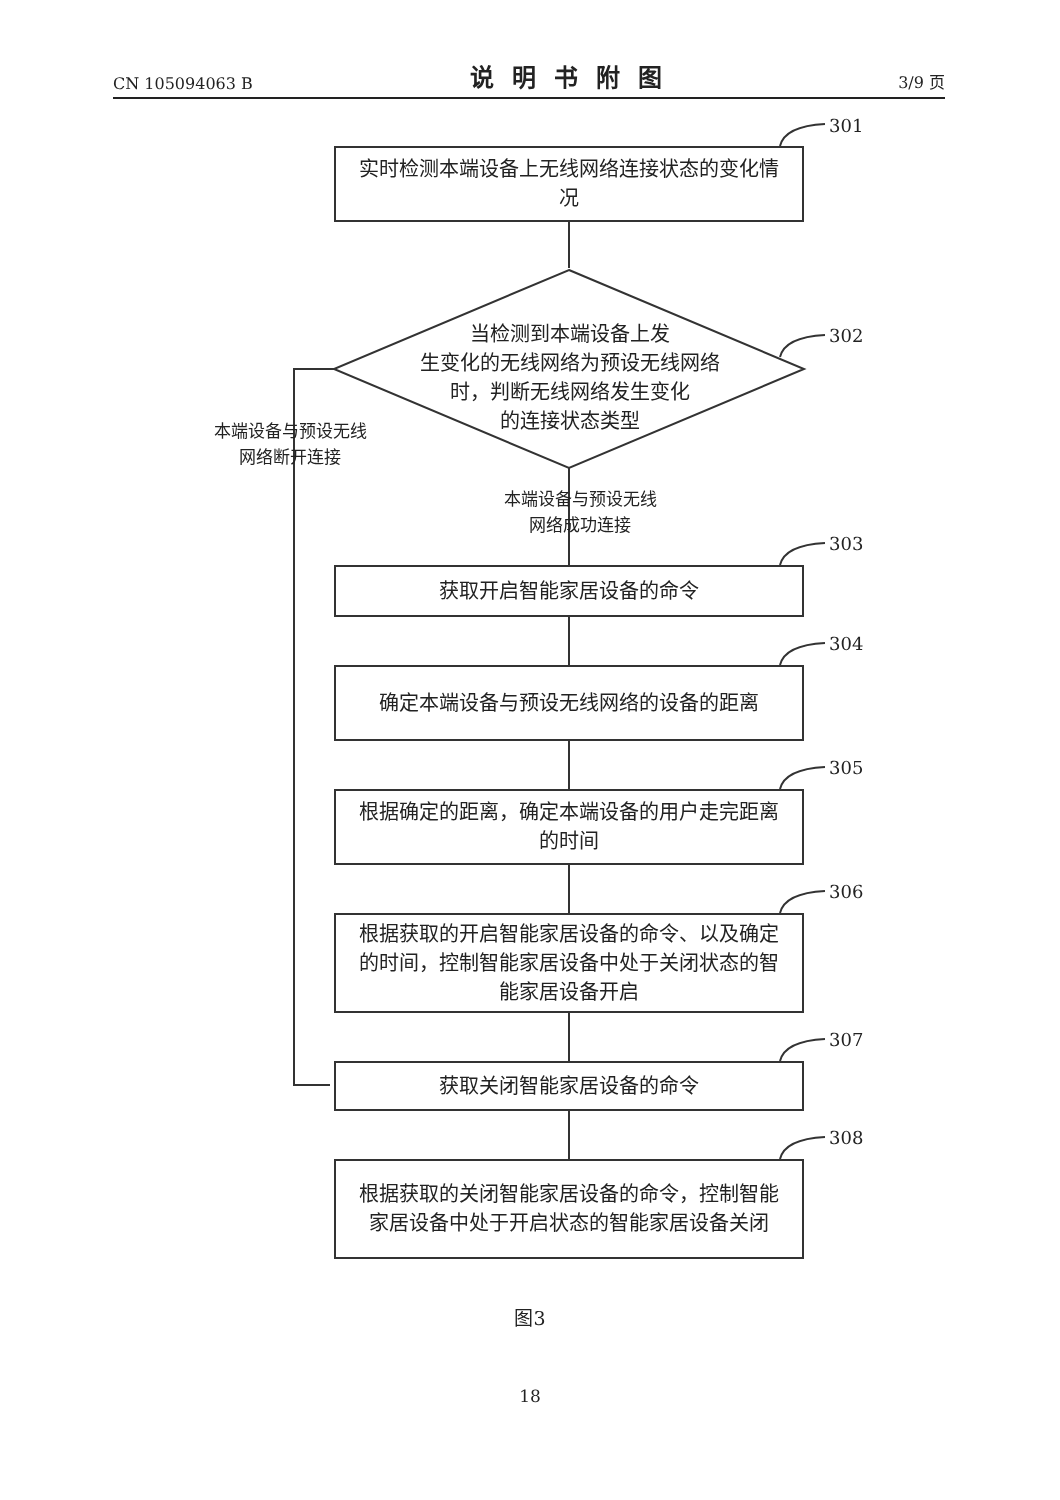CN 105094063 B 说明书附图 3/9 页
301
实时检测本端设备上无线网络连接状态的变化情况
302
当检测到本端设备上发
生变化的无线网络为预设无线网络
时，判断无线网络发生变化
的连接状态类型
本端设备与预设无线
网络断开连接
本端设备与预设无线
网络成功连接
303
获取开启智能家居设备的命令
304
确定本端设备与预设无线网络的设备的距离
305
根据确定的距离，确定本端设备的用户走完距离的时间
306
根据获取的开启智能家居设备的命令、以及确定的时间，控制智能家居设备中处于关闭状态的智能家居设备开启
307
获取关闭智能家居设备的命令
308
根据获取的关闭智能家居设备的命令，控制智能家居设备中处于开启状态的智能家居设备关闭
图3
18